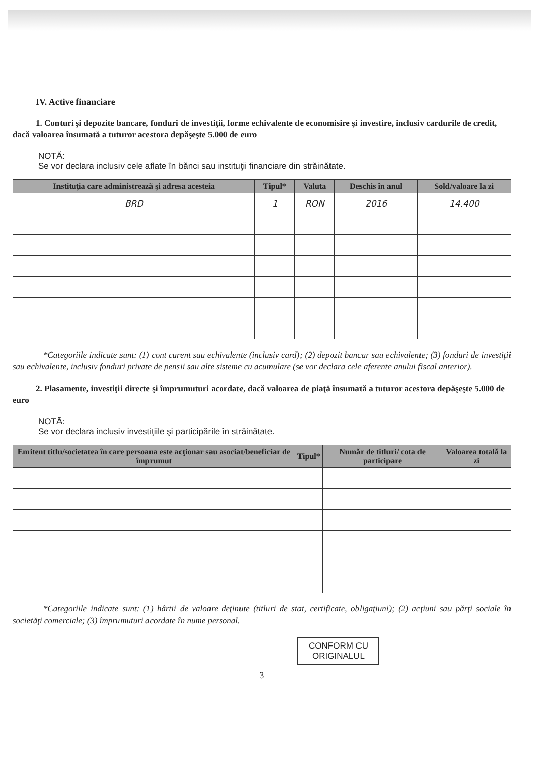IV. Active financiare
1. Conturi şi depozite bancare, fonduri de investiţii, forme echivalente de economisire şi investire, inclusiv cardurile de credit, dacă valoarea însumată a tuturor acestora depăşeşte 5.000 de euro
NOTĂ:
Se vor declara inclusiv cele aflate în bănci sau instituţii financiare din străinătate.
| Instituţia care administrează şi adresa acesteia | Tipul* | Valuta | Deschis în anul | Sold/valoare la zi |
| --- | --- | --- | --- | --- |
| BRD | 1 | RON | 2016 | 14.400 |
*Categoriile indicate sunt: (1) cont curent sau echivalente (inclusiv card); (2) depozit bancar sau echivalente; (3) fonduri de investiţii sau echivalente, inclusiv fonduri private de pensii sau alte sisteme cu acumulare (se vor declara cele aferente anului fiscal anterior).
2. Plasamente, investiţii directe şi împrumuturi acordate, dacă valoarea de piaţă însumată a tuturor acestora depăşeşte 5.000 de euro
NOTĂ:
Se vor declara inclusiv investiţiile şi participările în străinătate.
| Emitent titlu/societatea în care persoana este acţionar sau asociat/beneficiar de împrumut | Tipul* | Număr de titluri/ cota de participare | Valoarea totală la zi |
| --- | --- | --- | --- |
*Categoriile indicate sunt: (1) hârtii de valoare deţinute (titluri de stat, certificate, obligaţiuni); (2) acţiuni sau părţi sociale în societăţi comerciale; (3) împrumuturi acordate în nume personal.
CONFORM CU
ORIGINALUL
3